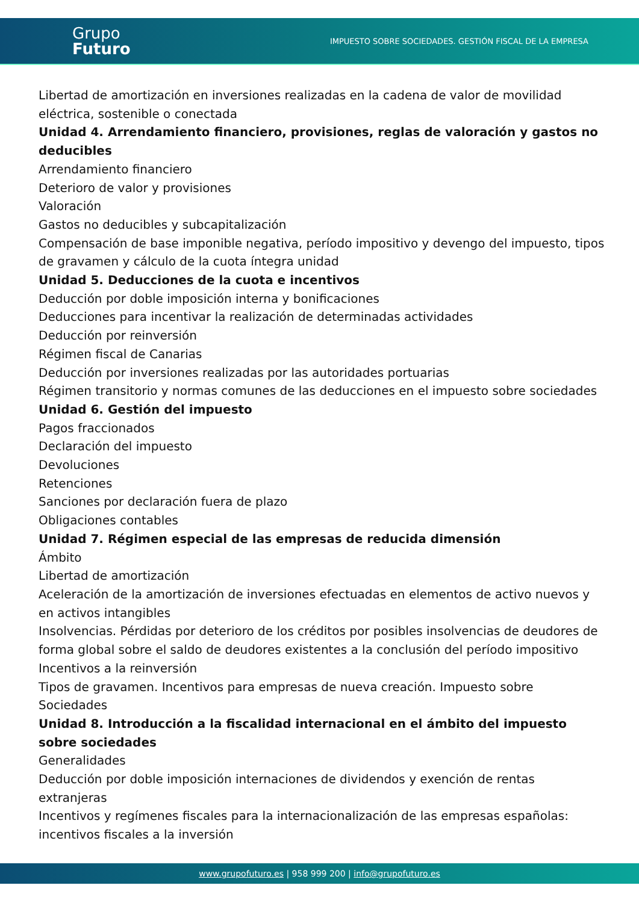Grupo
Futuro
IMPUESTO SOBRE SOCIEDADES. GESTIÓN FISCAL DE LA EMPRESA
Libertad de amortización en inversiones realizadas en la cadena de valor de movilidad eléctrica, sostenible o conectada
Unidad 4. Arrendamiento financiero, provisiones, reglas de valoración y gastos no deducibles
Arrendamiento financiero
Deterioro de valor y provisiones
Valoración
Gastos no deducibles y subcapitalización
Compensación de base imponible negativa, período impositivo y devengo del impuesto, tipos de gravamen y cálculo de la cuota íntegra unidad
Unidad 5. Deducciones de la cuota e incentivos
Deducción por doble imposición interna y bonificaciones
Deducciones para incentivar la realización de determinadas actividades
Deducción por reinversión
Régimen fiscal de Canarias
Deducción por inversiones realizadas por las autoridades portuarias
Régimen transitorio y normas comunes de las deducciones en el impuesto sobre sociedades
Unidad 6. Gestión del impuesto
Pagos fraccionados
Declaración del impuesto
Devoluciones
Retenciones
Sanciones por declaración fuera de plazo
Obligaciones contables
Unidad 7. Régimen especial de las empresas de reducida dimensión
Ámbito
Libertad de amortización
Aceleración de la amortización de inversiones efectuadas en elementos de activo nuevos y en activos intangibles
Insolvencias. Pérdidas por deterioro de los créditos por posibles insolvencias de deudores de forma global sobre el saldo de deudores existentes a la conclusión del período impositivo
Incentivos a la reinversión
Tipos de gravamen. Incentivos para empresas de nueva creación. Impuesto sobre Sociedades
Unidad 8. Introducción a la fiscalidad internacional en el ámbito del impuesto sobre sociedades
Generalidades
Deducción por doble imposición internaciones de dividendos y exención de rentas extranjeras
Incentivos y regímenes fiscales para la internacionalización de las empresas españolas: incentivos fiscales a la inversión
www.grupofuturo.es | 958 999 200 | info@grupofuturo.es